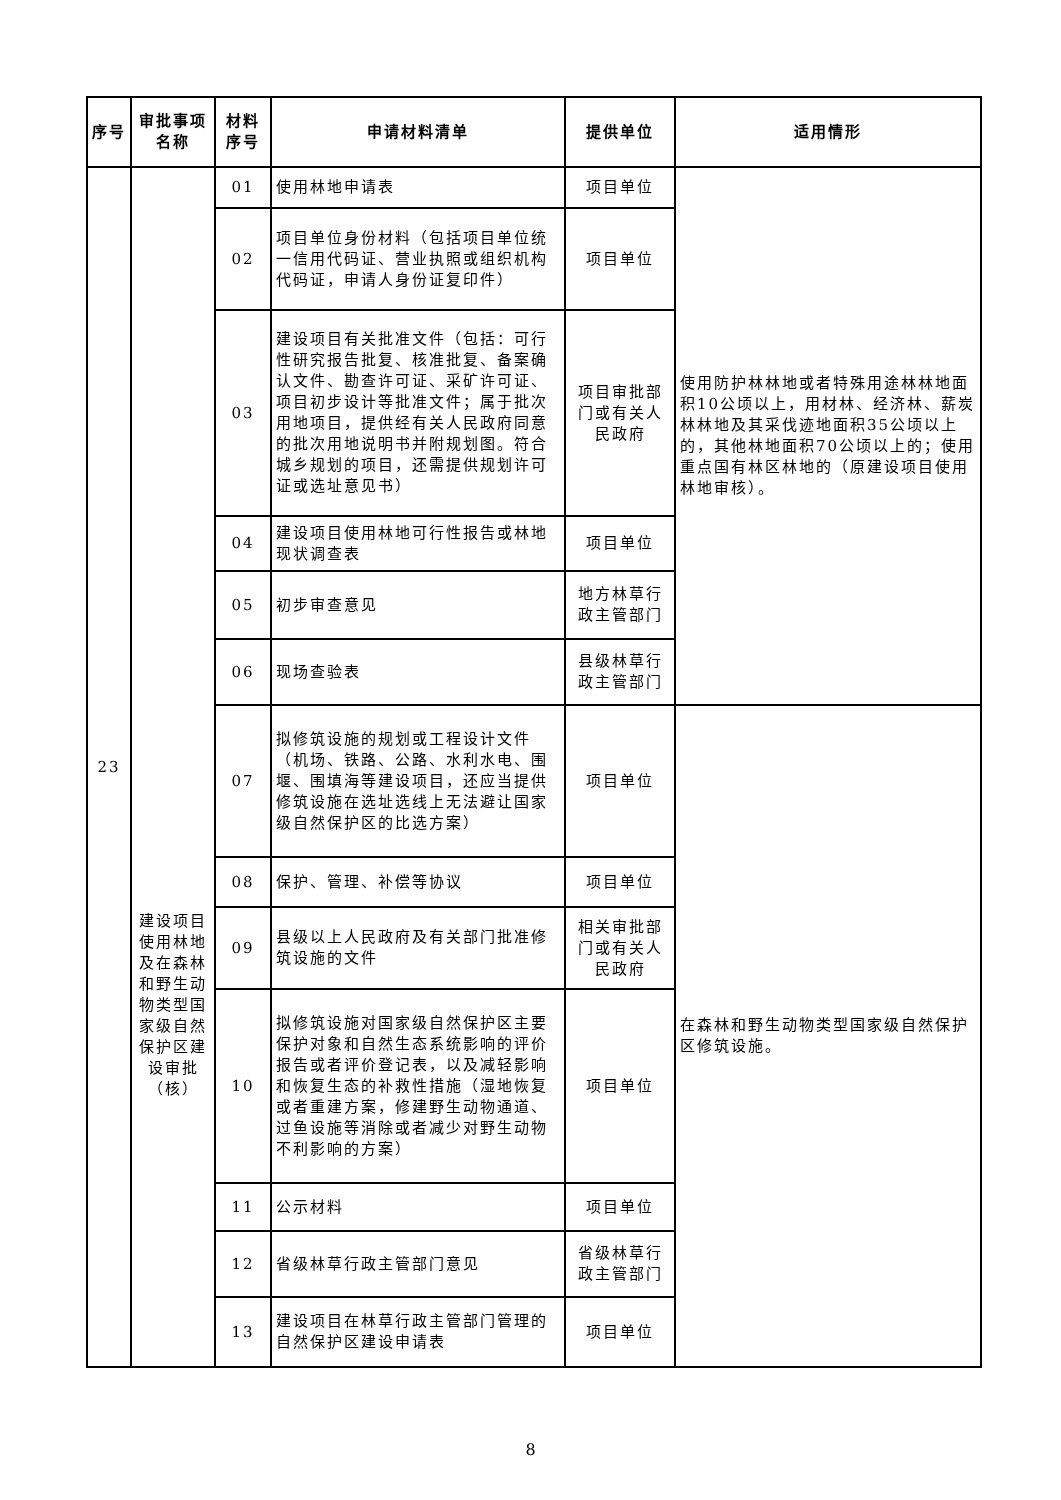| 序号 | 审批事项名称 | 材料序号 | 申请材料清单 | 提供单位 | 适用情形 |
| --- | --- | --- | --- | --- | --- |
| 23 | 建设项目使用林地及在森林和野生动物类型国家级自然保护区建设审批（核） | 01 | 使用林地申请表 | 项目单位 | 使用防护林林地或者特殊用途林林地面积10公顷以上，用材林、经济林、薪炭林林地及其采伐迹地面积35公顷以上的，其他林地面积70公顷以上的；使用重点国有林区林地的（原建设项目使用林地审核）。 |
| | | 02 | 项目单位身份材料（包括项目单位统一信用代码证、营业执照或组织机构代码证，申请人身份证复印件） | 项目单位 | |
| | | 03 | 建设项目有关批准文件（包括：可行性研究报告批复、核准批复、备案确认文件、勘查许可证、采矿许可证、项目初步设计等批准文件；属于批次用地项目，提供经有关人民政府同意的批次用地说明书并附规划图。符合城乡规划的项目，还需提供规划许可证或选址意见书） | 项目审批部门或有关人民政府 | |
| | | 04 | 建设项目使用林地可行性报告或林地现状调查表 | 项目单位 | |
| | | 05 | 初步审查意见 | 地方林草行政主管部门 | |
| | | 06 | 现场查验表 | 县级林草行政主管部门 | |
| | | 07 | 拟修筑设施的规划或工程设计文件（机场、铁路、公路、水利水电、围堰、围填海等建设项目，还应当提供修筑设施在选址选线上无法避让国家级自然保护区的比选方案） | 项目单位 | 在森林和野生动物类型国家级自然保护区修筑设施。 |
| | | 08 | 保护、管理、补偿等协议 | 项目单位 | |
| | | 09 | 县级以上人民政府及有关部门批准修筑设施的文件 | 相关审批部门或有关人民政府 | |
| | | 10 | 拟修筑设施对国家级自然保护区主要保护对象和自然生态系统影响的评价报告或者评价登记表，以及减轻影响和恢复生态的补救性措施（湿地恢复或者重建方案，修建野生动物通道、过鱼设施等消除或者减少对野生动物不利影响的方案） | 项目单位 | |
| | | 11 | 公示材料 | 项目单位 | |
| | | 12 | 省级林草行政主管部门意见 | 省级林草行政主管部门 | |
| | | 13 | 建设项目在林草行政主管部门管理的自然保护区建设申请表 | 项目单位 | |
8